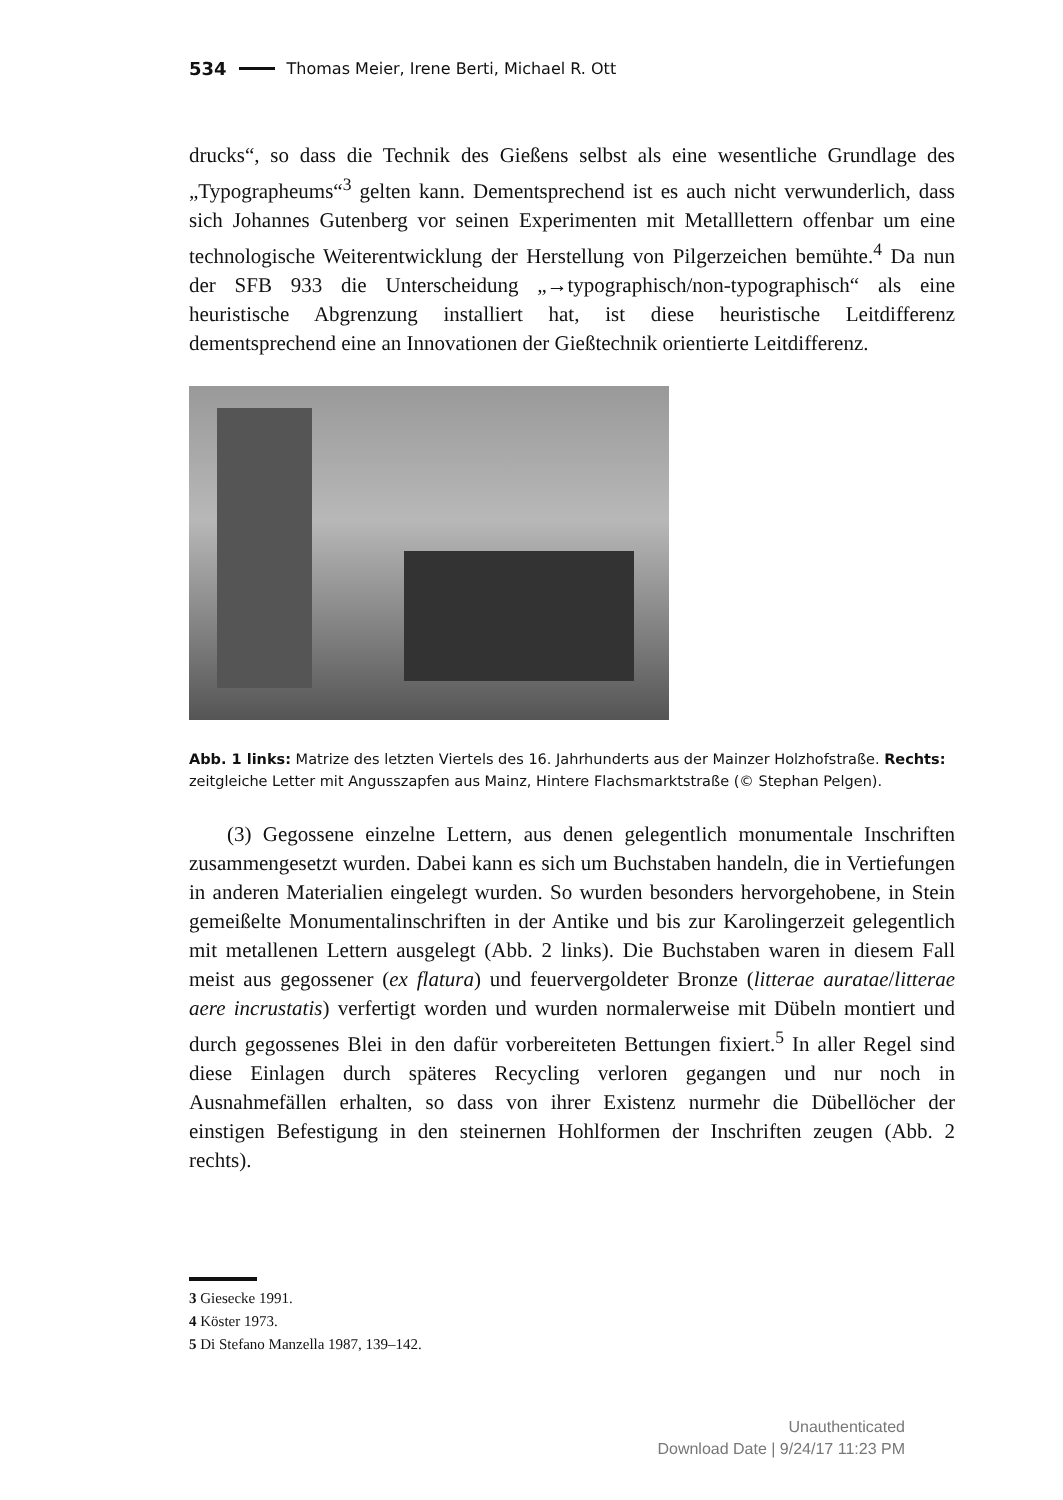534 Thomas Meier, Irene Berti, Michael R. Ott
drucks“, so dass die Technik des Gießens selbst als eine wesentliche Grundlage des „Typographeums“<sup>3</sup> gelten kann. Dementsprechend ist es auch nicht verwunderlich, dass sich Johannes Gutenberg vor seinen Experimenten mit Metalllettern offenbar um eine technologische Weiterentwicklung der Herstellung von Pilgerzeichen bemühte.<sup>4</sup> Da nun der SFB 933 die Unterscheidung „→typographisch/non-typographisch“ als eine heuristische Abgrenzung installiert hat, ist diese heuristische Leitdifferenz dementsprechend eine an Innovationen der Gießtechnik orientierte Leitdifferenz.
Abb. 1 links: Matrize des letzten Viertels des 16. Jahrhunderts aus der Mainzer Holzhofstraße. Rechts: zeitgleiche Letter mit Angusszapfen aus Mainz, Hintere Flachsmarktstraße (© Stephan Pelgen).
(3) Gegossene einzelne Lettern, aus denen gelegentlich monumentale Inschriften zusammengesetzt wurden. Dabei kann es sich um Buchstaben handeln, die in Vertiefungen in anderen Materialien eingelegt wurden. So wurden besonders hervorgehobene, in Stein gemeißelte Monumentalinschriften in der Antike und bis zur Karolingerzeit gelegentlich mit metallenen Lettern ausgelegt (Abb. 2 links). Die Buchstaben waren in diesem Fall meist aus gegossener (ex flatura) und feuervergoldeter Bronze (litterae auratae/litterae aere incrustatis) verfertigt worden und wurden normalerweise mit Dübeln montiert und durch gegossenes Blei in den dafür vorbereiteten Bettungen fixiert.<sup>5</sup> In aller Regel sind diese Einlagen durch späteres Recycling verloren gegangen und nur noch in Ausnahmefällen erhalten, so dass von ihrer Existenz nurmehr die Dübellöcher der einstigen Befestigung in den steinernen Hohlformen der Inschriften zeugen (Abb. 2 rechts).
3 Giesecke 1991.
4 Köster 1973.
5 Di Stefano Manzella 1987, 139–142.
Unauthenticated
Download Date | 9/24/17 11:23 PM